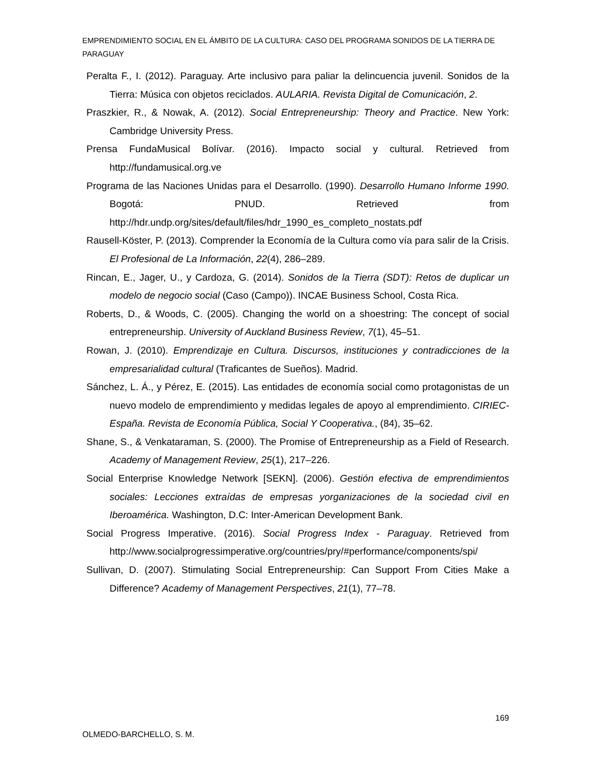EMPRENDIMIENTO SOCIAL EN EL ÁMBITO DE LA CULTURA: CASO DEL PROGRAMA SONIDOS DE LA TIERRA DE PARAGUAY
Peralta F., I. (2012). Paraguay. Arte inclusivo para paliar la delincuencia juvenil. Sonidos de la Tierra: Música con objetos reciclados. AULARIA. Revista Digital de Comunicación, 2.
Praszkier, R., & Nowak, A. (2012). Social Entrepreneurship: Theory and Practice. New York: Cambridge University Press.
Prensa FundaMusical Bolívar. (2016). Impacto social y cultural. Retrieved from http://fundamusical.org.ve
Programa de las Naciones Unidas para el Desarrollo. (1990). Desarrollo Humano Informe 1990. Bogotá: PNUD. Retrieved from http://hdr.undp.org/sites/default/files/hdr_1990_es_completo_nostats.pdf
Rausell-Köster, P. (2013). Comprender la Economía de la Cultura como vía para salir de la Crisis. El Profesional de La Información, 22(4), 286–289.
Rincan, E., Jager, U., y Cardoza, G. (2014). Sonidos de la Tierra (SDT): Retos de duplicar un modelo de negocio social (Caso (Campo)). INCAE Business School, Costa Rica.
Roberts, D., & Woods, C. (2005). Changing the world on a shoestring: The concept of social entrepreneurship. University of Auckland Business Review, 7(1), 45–51.
Rowan, J. (2010). Emprendizaje en Cultura. Discursos, instituciones y contradicciones de la empresarialidad cultural (Traficantes de Sueños). Madrid.
Sánchez, L. Á., y Pérez, E. (2015). Las entidades de economía social como protagonistas de un nuevo modelo de emprendimiento y medidas legales de apoyo al emprendimiento. CIRIEC-España. Revista de Economía Pública, Social Y Cooperativa., (84), 35–62.
Shane, S., & Venkataraman, S. (2000). The Promise of Entrepreneurship as a Field of Research. Academy of Management Review, 25(1), 217–226.
Social Enterprise Knowledge Network [SEKN]. (2006). Gestión efectiva de emprendimientos sociales: Lecciones extraídas de empresas yorganizaciones de la sociedad civil en Iberoamérica. Washington, D.C: Inter-American Development Bank.
Social Progress Imperative. (2016). Social Progress Index - Paraguay. Retrieved from http://www.socialprogressimperative.org/countries/pry/#performance/components/spi/
Sullivan, D. (2007). Stimulating Social Entrepreneurship: Can Support From Cities Make a Difference? Academy of Management Perspectives, 21(1), 77–78.
169
OLMEDO-BARCHELLO, S. M.